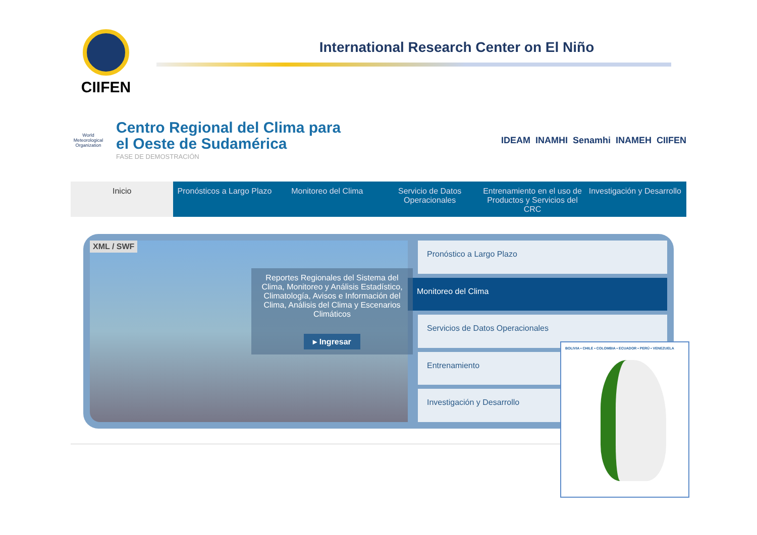CIIFEN
International Research Center on El Niño
World Meteorological Organization
Centro Regional del Clima para el Oeste de Sudamérica
FASE DE DEMOSTRACIÓN
IDEAM INAMHI Senamhi INAMEH CIIFEN
Inicio Pronósticos a Largo Plazo Monitoreo del Clima Servicio de Datos Operacionales
Entrenamiento en el uso de Productos y Servicios del CRC
Investigación y Desarrollo
XML / SWF
Reportes Regionales del Sistema del Clima, Monitoreo y Análisis Estadístico, Climatología, Avisos e Información del Clima, Análisis del Clima y Escenarios Climáticos
▸ Ingresar
Pronóstico a Largo Plazo
Monitoreo del Clima
Servicios de Datos Operacionales
Entrenamiento
Investigación y Desarrollo
BOLIVIA • CHILE • COLOMBIA • ECUADOR • PERÚ • VENEZUELA